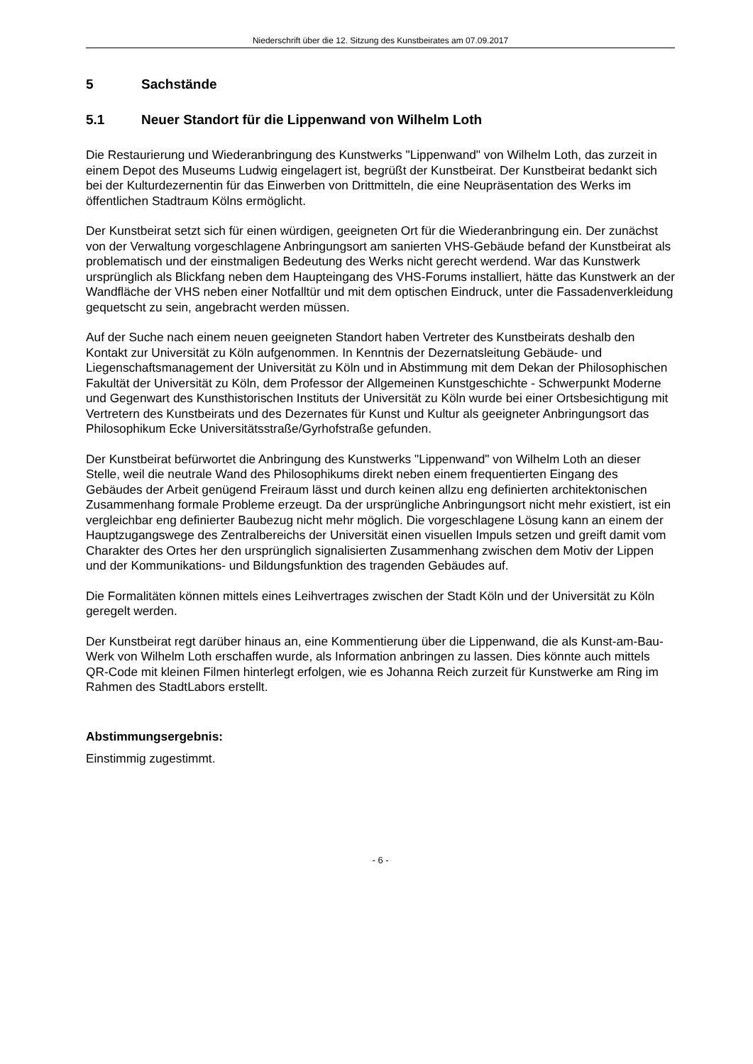Niederschrift über die 12. Sitzung des Kunstbeirates am 07.09.2017
5 Sachstände
5.1 Neuer Standort für die Lippenwand von Wilhelm Loth
Die Restaurierung und Wiederanbringung des Kunstwerks "Lippenwand" von Wilhelm Loth, das zurzeit in einem Depot des Museums Ludwig eingelagert ist, begrüßt der Kunstbeirat. Der Kunstbeirat bedankt sich bei der Kulturdezernentin für das Einwerben von Drittmitteln, die eine Neupräsentation des Werks im öffentlichen Stadtraum Kölns ermöglicht.
Der Kunstbeirat setzt sich für einen würdigen, geeigneten Ort für die Wiederanbringung ein. Der zunächst von der Verwaltung vorgeschlagene Anbringungsort am sanierten VHS-Gebäude befand der Kunstbeirat als problematisch und der einstmaligen Bedeutung des Werks nicht gerecht werdend. War das Kunstwerk ursprünglich als Blickfang neben dem Haupteingang des VHS-Forums installiert, hätte das Kunstwerk an der Wandfläche der VHS neben einer Notfalltür und mit dem optischen Eindruck, unter die Fassadenverkleidung gequetscht zu sein, angebracht werden müssen.
Auf der Suche nach einem neuen geeigneten Standort haben Vertreter des Kunstbeirats deshalb den Kontakt zur Universität zu Köln aufgenommen. In Kenntnis der Dezernatsleitung Gebäude- und Liegenschaftsmanagement der Universität zu Köln und in Abstimmung mit dem Dekan der Philosophischen Fakultät der Universität zu Köln, dem Professor der Allgemeinen Kunstgeschichte - Schwerpunkt Moderne und Gegenwart des Kunsthistorischen Instituts der Universität zu Köln wurde bei einer Ortsbesichtigung mit Vertretern des Kunstbeirats und des Dezernates für Kunst und Kultur als geeigneter Anbringungsort das Philosophikum Ecke Universitätsstraße/Gyrhofstraße gefunden.
Der Kunstbeirat befürwortet die Anbringung des Kunstwerks "Lippenwand" von Wilhelm Loth an dieser Stelle, weil die neutrale Wand des Philosophikums direkt neben einem frequentierten Eingang des Gebäudes der Arbeit genügend Freiraum lässt und durch keinen allzu eng definierten architektonischen Zusammenhang formale Probleme erzeugt. Da der ursprüngliche Anbringungsort nicht mehr existiert, ist ein vergleichbar eng definierter Baubezug nicht mehr möglich. Die vorgeschlagene Lösung kann an einem der Hauptzugangswege des Zentralbereichs der Universität einen visuellen Impuls setzen und greift damit vom Charakter des Ortes her den ursprünglich signalisierten Zusammenhang zwischen dem Motiv der Lippen und der Kommunikations- und Bildungsfunktion des tragenden Gebäudes auf.
Die Formalitäten können mittels eines Leihvertrages zwischen der Stadt Köln und der Universität zu Köln geregelt werden.
Der Kunstbeirat regt darüber hinaus an, eine Kommentierung über die Lippenwand, die als Kunst-am-Bau-Werk von Wilhelm Loth erschaffen wurde, als Information anbringen zu lassen. Dies könnte auch mittels QR-Code mit kleinen Filmen hinterlegt erfolgen, wie es Johanna Reich zurzeit für Kunstwerke am Ring im Rahmen des StadtLabors erstellt.
Abstimmungsergebnis:
Einstimmig zugestimmt.
- 6 -